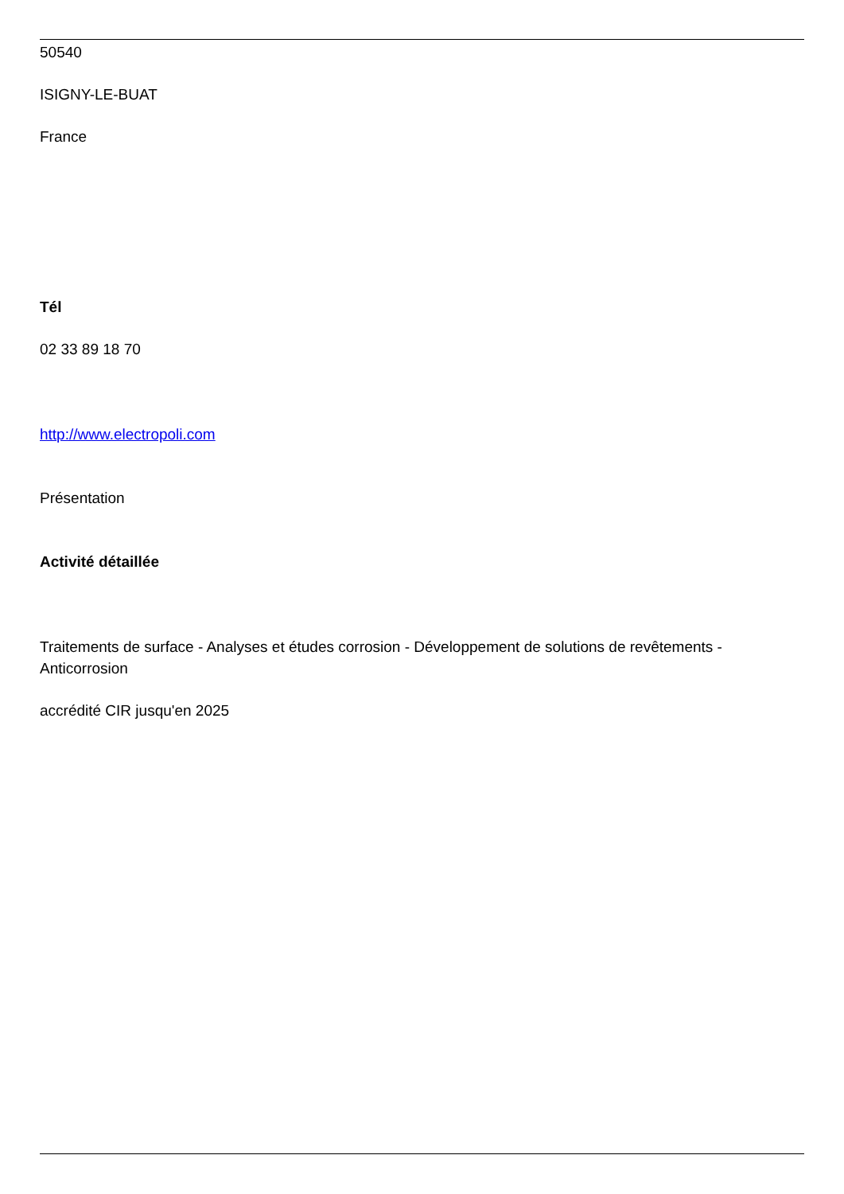50540
ISIGNY-LE-BUAT
France
Tél
02 33 89 18 70
http://www.electropoli.com
Présentation
Activité détaillée
Traitements de surface - Analyses et études corrosion - Développement de solutions de revêtements - Anticorrosion
accrédité CIR jusqu'en 2025